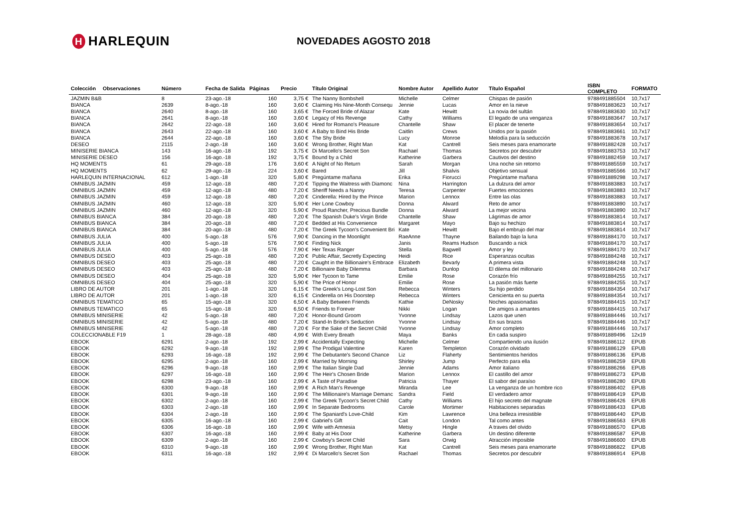H HARLEQUIN
NOVEDADES AGOSTO 2018
| Colección | Observaciones | Número | Fecha de Salida | Páginas | Precio | Título Original | Nombre Autor | Apellido Autor | Título Español | ISBN COMPLETO | FORMATO |
| --- | --- | --- | --- | --- | --- | --- | --- | --- | --- | --- | --- |
| JAZMIN B&B | | 8 | 23-ago.-18 | 160 | 3,75 € | The Nanny Bombshell | Michelle | Celmer | Chispas de pasión | 9788491885504 | 10,7x17 |
| BIANCA | | 2639 | 8-ago.-18 | 160 | 3,60 € | Claiming His Nine-Month Consequ | Jennie | Lucas | Amor en la nieve | 9788491883623 | 10,7x17 |
| BIANCA | | 2640 | 8-ago.-18 | 160 | 3,65 € | The Forced Bride of Alazar | Kate | Hewitt | La novia del sultán | 9788491883630 | 10,7x17 |
| BIANCA | | 2641 | 8-ago.-18 | 160 | 3,60 € | Legacy of His Revenge | Cathy | Williams | El legado de una venganza | 9788491883647 | 10,7x17 |
| BIANCA | | 2642 | 22-ago.-18 | 160 | 3,60 € | Hired for Romano's Pleasure | Chantelle | Shaw | El placer de tenerte | 9788491883654 | 10,7x17 |
| BIANCA | | 2643 | 22-ago.-18 | 160 | 3,60 € | A Baby to Bind His Bride | Caitlin | Crews | Unidos por la pasión | 9788491883661 | 10,7x17 |
| BIANCA | | 2644 | 22-ago.-18 | 160 | 3,60 € | The Shy Bride | Lucy | Monroe | Melodía para la seducción | 9788491883678 | 10,7x17 |
| DESEO | | 2115 | 2-ago.-18 | 160 | 3,60 € | Wrong Brother, Right Man | Kat | Cantrell | Seis meses para enamorarte | 9788491882428 | 10,7x17 |
| MINISERIE BIANCA | | 143 | 16-ago.-18 | 192 | 3,75 € | Di Marcello's Secret Son | Rachael | Thomas | Secretos por descubrir | 9788491883753 | 10,7x17 |
| MINISERIE DESEO | | 156 | 16-ago.-18 | 192 | 3,75 € | Bound by a Child | Katherine | Garbera | Cautivos del destino | 9788491882459 | 10,7x17 |
| HQ MOMENTS | | 61 | 29-ago.-18 | 176 | 3,60 € | A Night of No Return | Sarah | Morgan | Una noche sin retorno | 9788491885559 | 10,7x17 |
| HQ MOMENTS | | 62 | 29-ago.-18 | 224 | 3,60 € | Bared | Jill | Shalvis | Objetivo sensual | 9788491885566 | 10,7x17 |
| HARLEQUIN INTERNACIONAL | | 612 | 1-ago.-18 | 320 | 5,80 € | Pregúntame mañana | Erika | Fiorucci | Pregúntame mañana | 9788491889298 | 10,7x17 |
| OMNIBUS JAZMIN | | 459 | 12-ago.-18 | 480 | 7,20 € | Tipping the Waitress with Diamonc | Nina | Harrington | La dulzura del amor | 9788491883883 | 10,7x17 |
| OMNIBUS JAZMIN | | 459 | 12-ago.-18 | 480 | 7,20 € | Sheriff Needs a Nanny | Teresa | Carpenter | Fuertes emociones | 9788491883883 | 10,7x17 |
| OMNIBUS JAZMIN | | 459 | 12-ago.-18 | 480 | 7,20 € | Cinderella: Hired by the Prince | Marion | Lennox | Entre las olas | 9788491883883 | 10,7x17 |
| OMNIBUS JAZMIN | | 460 | 12-ago.-18 | 320 | 5,90 € | Her Lone Cowboy | Donna | Alward | Reto de amor | 9788491883890 | 10,7x17 |
| OMNIBUS JAZMIN | | 460 | 12-ago.-18 | 320 | 5,90 € | Proud Rancher, Precious Bundle | Donna | Alward | La mejor vecina | 9788491883890 | 10,7x17 |
| OMNIBUS BIANCA | | 384 | 20-ago.-18 | 480 | 7,20 € | The Spanish Duke's Virgin Bride | Chantelle | Shaw | Lágrimas de amor | 9788491883814 | 10,7x17 |
| OMNIBUS BIANCA | | 384 | 20-ago.-18 | 480 | 7,20 € | Bedded at His Convenience | Margaret | Mayo | Bajo su hechizo | 9788491883814 | 10,7x17 |
| OMNIBUS BIANCA | | 384 | 20-ago.-18 | 480 | 7,20 € | The Greek Tycoon's Convenient Bri | Kate | Hewitt | Bajo el embrujo del mar | 9788491883814 | 10,7x17 |
| OMNIBUS JULIA | | 400 | 5-ago.-18 | 576 | 7,90 € | Dancing in the Moonlight | RaeAnne | Thayne | Bailando bajo la luna | 9788491884170 | 10,7x17 |
| OMNIBUS JULIA | | 400 | 5-ago.-18 | 576 | 7,90 € | Finding Nick | Janis | Reams Hudson | Buscando a nick | 9788491884170 | 10,7x17 |
| OMNIBUS JULIA | | 400 | 5-ago.-18 | 576 | 7,90 € | Her Texas Ranger | Stella | Bagwell | Amor y ley | 9788491884170 | 10,7x17 |
| OMNIBUS DESEO | | 403 | 25-ago.-18 | 480 | 7,20 € | Public Affair, Secretly Expecting | Heidi | Rice | Esperanzas ocultas | 9788491884248 | 10,7x17 |
| OMNIBUS DESEO | | 403 | 25-ago.-18 | 480 | 7,20 € | Caught in the Billionaire's Embrace | Elizabeth | Bevarly | A primera vista | 9788491884248 | 10,7x17 |
| OMNIBUS DESEO | | 403 | 25-ago.-18 | 480 | 7,20 € | Billionaire Baby Dilemma | Barbara | Dunlop | El dilema del millonario | 9788491884248 | 10,7x17 |
| OMNIBUS DESEO | | 404 | 25-ago.-18 | 320 | 5,90 € | Her Tycoon to Tame | Emilie | Rose | Corazón frío | 9788491884255 | 10,7x17 |
| OMNIBUS DESEO | | 404 | 25-ago.-18 | 320 | 5,90 € | The Price of Honor | Emilie | Rose | La pasión más fuerte | 9788491884255 | 10,7x17 |
| LIBRO DE AUTOR | | 201 | 1-ago.-18 | 320 | 6,15 € | The Greek's Long-Lost Son | Rebecca | Winters | Su hijo perdido | 9788491884354 | 10,7x17 |
| LIBRO DE AUTOR | | 201 | 1-ago.-18 | 320 | 6,15 € | Cinderella on His Doorstep | Rebecca | Winters | Cenicienta en su puerta | 9788491884354 | 10,7x17 |
| OMNIBUS TEMATICO | | 65 | 15-ago.-18 | 320 | 6,50 € | A Baby Between Friends | Kathie | DeNosky | Noches apasionadas | 9788491884415 | 10,7x17 |
| OMNIBUS TEMATICO | | 65 | 15-ago.-18 | 320 | 6,50 € | Friends to Forever | Nikki | Logan | De amigos a amantes | 9788491884415 | 10,7x17 |
| OMNIBUS MINISERIE | | 42 | 5-ago.-18 | 480 | 7,20 € | Honor-Bound Groom | Yvonne | Lindsay | Lazos que unen | 9788491884446 | 10,7x17 |
| OMNIBUS MINISERIE | | 42 | 5-ago.-18 | 480 | 7,20 € | Stand-In Bride's Seduction | Yvonne | Lindsay | En sus brazos | 9788491884446 | 10,7x17 |
| OMNIBUS MINISERIE | | 42 | 5-ago.-18 | 480 | 7,20 € | For the Sake of the Secret Child | Yvonne | Lindsay | Amor completo | 9788491884446 | 10,7x17 |
| COLECCIONABLE F19 | | 1 | 28-ago.-18 | 480 | 4,99 € | With Every Breath | Maya | Banks | En cada suspiro | 9788491889496 | 12x19 |
| EBOOK | | 6291 | 2-ago.-18 | 192 | 2,99 € | Accidentally Expecting | Michelle | Celmer | Compartiendo una ilusión | 9788491886112 | EPUB |
| EBOOK | | 6292 | 9-ago.-18 | 192 | 2,99 € | The Prodigal Valentine | Karen | Templeton | Corazón olvidado | 9788491886129 | EPUB |
| EBOOK | | 6293 | 16-ago.-18 | 192 | 2,99 € | The Debutante's Second Chance | Liz | Flaherty | Sentimientos heridos | 9788491886136 | EPUB |
| EBOOK | | 6295 | 2-ago.-18 | 160 | 2,99 € | Married by Morning | Shirley | Jump | Perfecto para ella | 9788491886259 | EPUB |
| EBOOK | | 6296 | 9-ago.-18 | 160 | 2,99 € | The Italian Single Dad | Jennie | Adams | Amor italiano | 9788491886266 | EPUB |
| EBOOK | | 6297 | 16-ago.-18 | 160 | 2,99 € | The Heir's Chosen Bride | Marion | Lennox | El castillo del amor | 9788491886273 | EPUB |
| EBOOK | | 6298 | 23-ago.-18 | 160 | 2,99 € | A Taste of Paradise | Patricia | Thayer | El sabor del paraíso | 9788491886280 | EPUB |
| EBOOK | | 6300 | 9-ago.-18 | 160 | 2,99 € | A Rich Man's Revenge | Miranda | Lee | La venganza de un hombre rico | 9788491886402 | EPUB |
| EBOOK | | 6301 | 9-ago.-18 | 160 | 2,99 € | The Millionaire's Marriage Demanc | Sandra | Field | El verdadero amor | 9788491886419 | EPUB |
| EBOOK | | 6302 | 2-ago.-18 | 160 | 2,99 € | The Greek Tycoon's Secret Child | Cathy | Williams | El hijo secreto del magnate | 9788491886426 | EPUB |
| EBOOK | | 6303 | 2-ago.-18 | 160 | 2,99 € | In Separate Bedrooms | Carole | Mortimer | Habitaciones separadas | 9788491886433 | EPUB |
| EBOOK | | 6304 | 2-ago.-18 | 160 | 2,99 € | The Spaniard's Love-Child | Kim | Lawrence | Una belleza irresistible | 9788491886440 | EPUB |
| EBOOK | | 6305 | 16-ago.-18 | 160 | 2,99 € | Gabriel's Gift | Cait | London | Tal como antes | 9788491886563 | EPUB |
| EBOOK | | 6306 | 16-ago.-18 | 160 | 2,99 € | Wife with Amnesia | Metsy | Hingle | A traves del olvido | 9788491886570 | EPUB |
| EBOOK | | 6307 | 16-ago.-18 | 160 | 2,99 € | Baby at His Door | Katherine | Garbera | Un destino diferente | 9788491886587 | EPUB |
| EBOOK | | 6309 | 2-ago.-18 | 160 | 2,99 € | Cowboy's Secret Child | Sara | Orwig | Atracción imposible | 9788491886600 | EPUB |
| EBOOK | | 6310 | 9-ago.-18 | 160 | 2,99 € | Wrong Brother, Right Man | Kat | Cantrell | Seis meses para enamorarte | 9788491886822 | EPUB |
| EBOOK | | 6311 | 16-ago.-18 | 192 | 2,99 € | Di Marcello's Secret Son | Rachael | Thomas | Secretos por descubrir | 9788491886914 | EPUB |